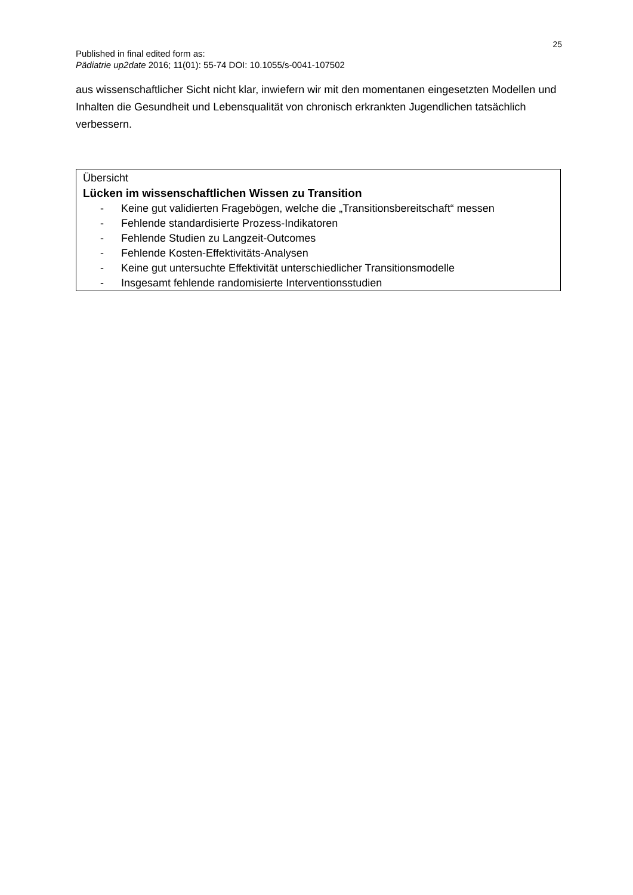25
Published in final edited form as:
Pädiatrie up2date 2016; 11(01): 55-74 DOI: 10.1055/s-0041-107502
aus wissenschaftlicher Sicht nicht klar, inwiefern wir mit den momentanen eingesetzten Modellen und Inhalten die Gesundheit und Lebensqualität von chronisch erkrankten Jugendlichen tatsächlich verbessern.
Übersicht
Lücken im wissenschaftlichen Wissen zu Transition
- Keine gut validierten Fragebögen, welche die „Transitionsbereitschaft“ messen
- Fehlende standardisierte Prozess-Indikatoren
- Fehlende Studien zu Langzeit-Outcomes
- Fehlende Kosten-Effektivitäts-Analysen
- Keine gut untersuchte Effektivität unterschiedlicher Transitionsmodelle
- Insgesamt fehlende randomisierte Interventionsstudien